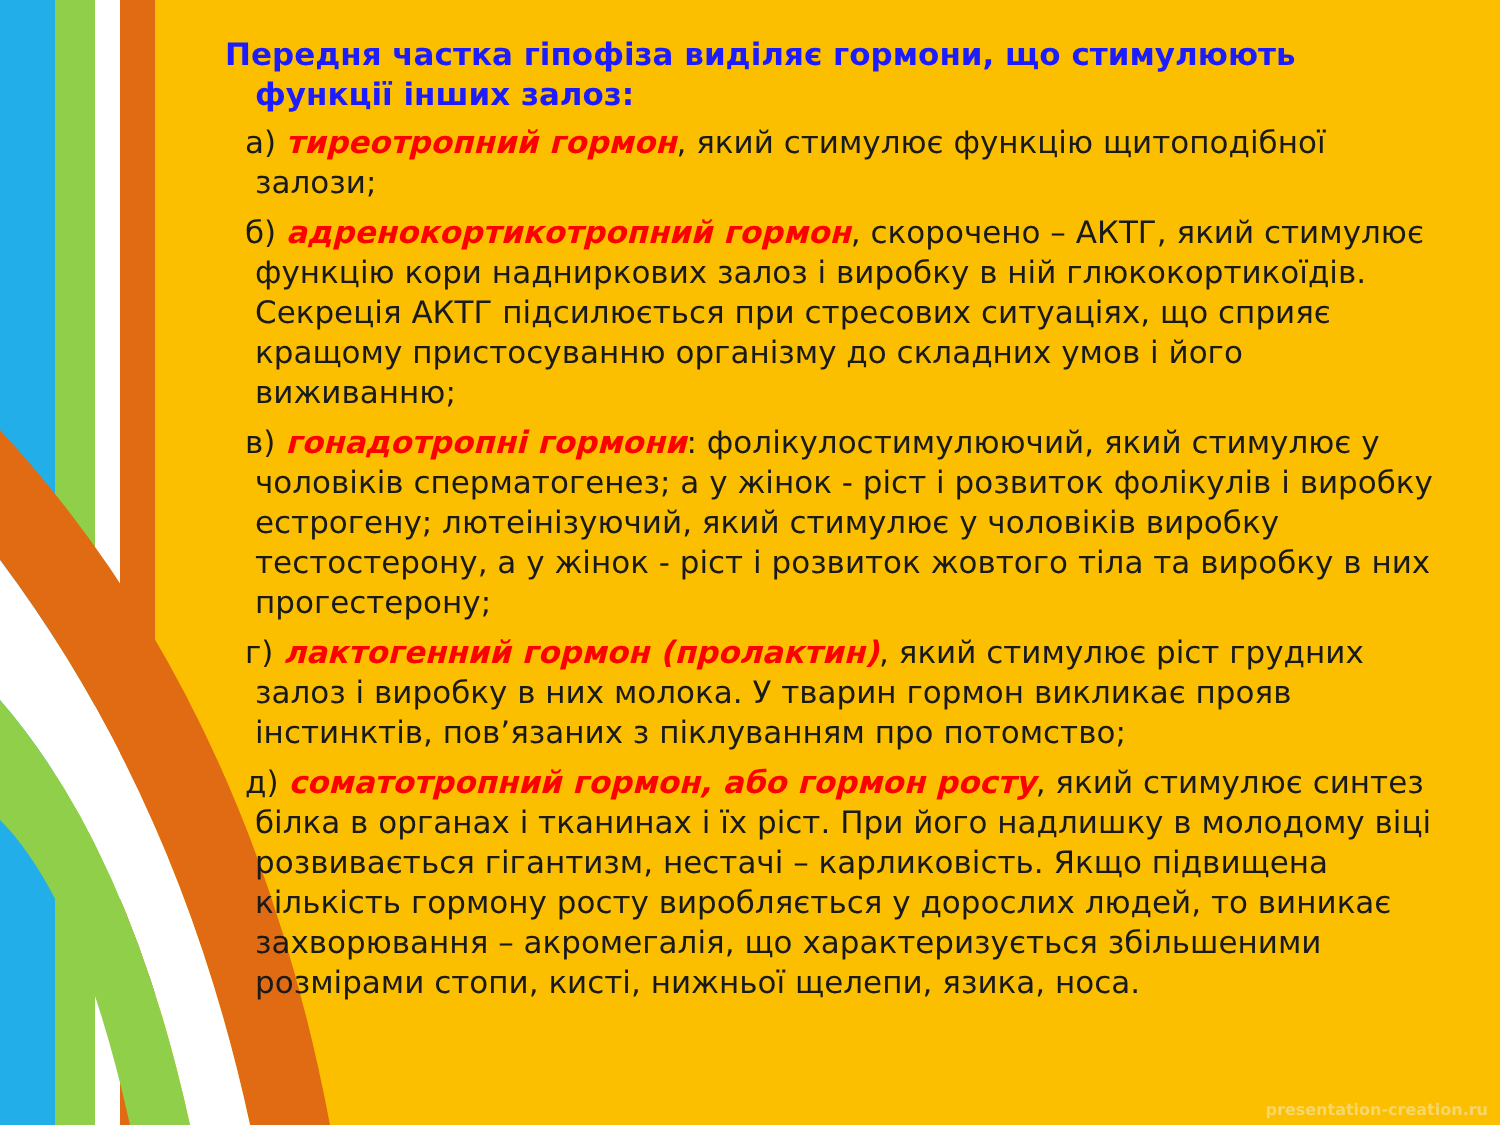Передня частка гіпофіза виділяє гормони, що стимулюють функції інших залоз:
а) тиреотропний гормон, який стимулює функцію щитоподібної залози;
б) адренокортикотропний гормон, скорочено – АКТГ, який стимулює функцію кори надниркових залоз і виробку в ній глюкокортикоїдів. Секреція АКТГ підсилюється при стресових ситуаціях, що сприяє кращому пристосуванню організму до складних умов і його виживанню;
в) гонадотропні гормони: фолікулостимулюючий, який стимулює у чоловіків сперматогенез; а у жінок - ріст і розвиток фолікулів і виробку естрогену; лютеінізуючий, який стимулює у чоловіків виробку тестостерону, а у жінок - ріст і розвиток жовтого тіла та виробку в них прогестерону;
г) лактогенний гормон (пролактин), який стимулює ріст грудних залоз і виробку в них молока. У тварин гормон викликає прояв інстинктів, пов’язаних з піклуванням про потомство;
д) соматотропний гормон, або гормон росту, який стимулює синтез білка в органах і тканинах і їх ріст. При його надлишку в молодому віці розвивається гігантизм, нестачі – карликовість. Якщо підвищена кількість гормону росту виробляється у дорослих людей, то виникає захворювання – акромегалія, що характеризується збільшеними розмірами стопи, кисті, нижньої щелепи, язика, носа.
presentation-creation.ru